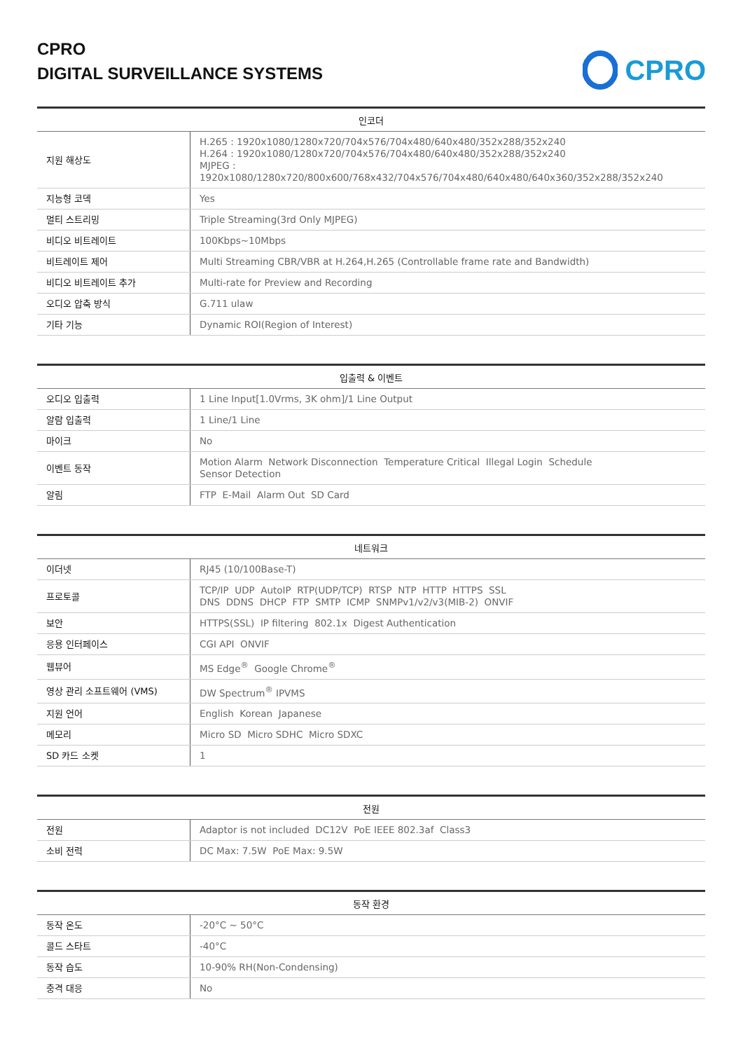CPRO
DIGITAL SURVEILLANCE SYSTEMS
CPRO
| 인코더 | |
| --- | --- |
| 지원 해상도 | H.265 : 1920x1080/1280x720/704x576/704x480/640x480/352x288/352x240 H.264 : 1920x1080/1280x720/704x576/704x480/640x480/352x288/352x240 MJPEG : 1920x1080/1280x720/800x600/768x432/704x576/704x480/640x480/640x360/352x288/352x240 |
| 지능형 코덱 | Yes |
| 멀티 스트리밍 | Triple Streaming(3rd Only MJPEG) |
| 비디오 비트레이트 | 100Kbps~10Mbps |
| 비트레이트 제어 | Multi Streaming CBR/VBR at H.264,H.265 (Controllable frame rate and Bandwidth) |
| 비디오 비트레이트 추가 | Multi-rate for Preview and Recording |
| 오디오 압축 방식 | G.711 ulaw |
| 기타 기능 | Dynamic ROI(Region of Interest) |
| 입출력 & 이벤트 | |
| --- | --- |
| 오디오 입출력 | 1 Line Input[1.0Vrms, 3K ohm]/1 Line Output |
| 알람 입출력 | 1 Line/1 Line |
| 마이크 | No |
| 이벤트 동작 | Motion Alarm Network Disconnection Temperature Critical Illegal Login Schedule Sensor Detection |
| 알림 | FTP E-Mail Alarm Out SD Card |
| 네트워크 | |
| --- | --- |
| 이더넷 | RJ45 (10/100Base-T) |
| 프로토콜 | TCP/IP UDP AutoIP RTP(UDP/TCP) RTSP NTP HTTP HTTPS SSL DNS DDNS DHCP FTP SMTP ICMP SNMPv1/v2/v3(MIB-2) ONVIF |
| 보안 | HTTPS(SSL) IP filtering 802.1x Digest Authentication |
| 응용 인터페이스 | CGI API ONVIF |
| 웹뷰어 | MS Edge<sup>®</sup> Google Chrome<sup>®</sup> |
| 영상 관리 소프트웨어 (VMS) | DW Spectrum<sup>®</sup> IPVMS |
| 지원 언어 | English Korean Japanese |
| 메모리 | Micro SD Micro SDHC Micro SDXC |
| SD 카드 소켓 | 1 |
| 전원 | |
| --- | --- |
| 전원 | Adaptor is not included DC12V PoE IEEE 802.3af Class3 |
| 소비 전력 | DC Max: 7.5W PoE Max: 9.5W |
| 동작 환경 | |
| --- | --- |
| 동작 온도 | -20°C ~ 50°C |
| 콜드 스타트 | -40°C |
| 동작 습도 | 10-90% RH(Non-Condensing) |
| 충격 대응 | No |